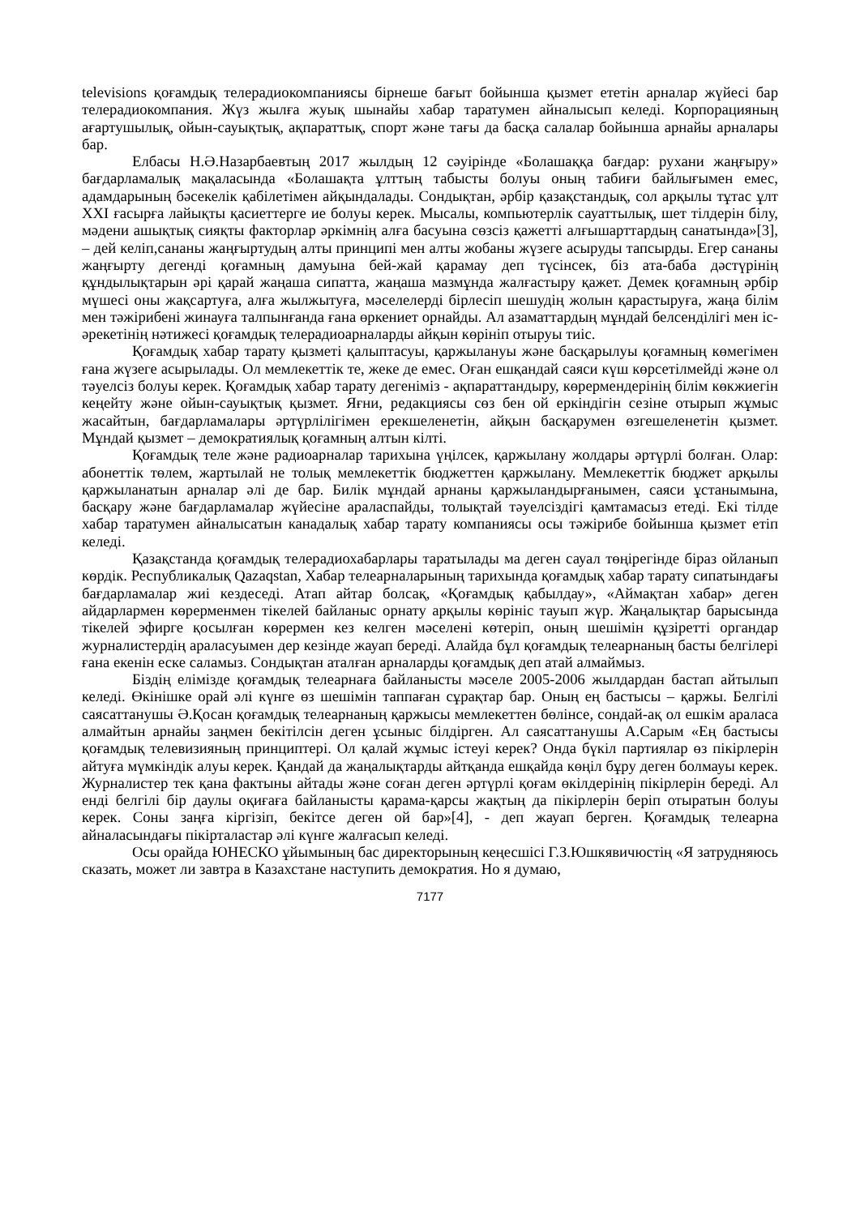televisions қоғамдық телерадиокомпаниясы бірнеше бағыт бойынша қызмет ететін арналар жүйесі бар телерадиокомпания. Жүз жылға жуық шынайы хабар таратумен айналысып келеді. Корпорацияның ағартушылық, ойын-сауықтық, ақпараттық, спорт және тағы да басқа салалар бойынша арнайы арналары бар.
Елбасы Н.Ә.Назарбаевтың 2017 жылдың 12 сәуірінде «Болашаққа бағдар: рухани жаңғыру» бағдарламалық мақаласында «Болашақта ұлттың табысты болуы оның табиғи байлығымен емес, адамдарының бәсекелік қабілетімен айқындалады. Сондықтан, әрбір қазақстандық, сол арқылы тұтас ұлт XXI ғасырға лайықты қасиеттерге ие болуы керек. Мысалы, компьютерлік сауаттылық, шет тілдерін білу, мәдени ашықтық сияқты факторлар әркімнің алға басуына сөзсіз қажетті алғышарттардың санатында»[3], – дей келіп,сананы жаңғыртудың алты принципі мен алты жобаны жүзеге асыруды тапсырды. Егер сананы жаңғырту дегенді қоғамның дамуына бей-жай қарамау деп түсінсек, біз ата-баба дәстүрінің құндылықтарын әрі қарай жаңаша сипатта, жаңаша мазмұнда жалғастыру қажет. Демек қоғамның әрбір мүшесі оны жақсартуға, алға жылжытуға, мәселелерді бірлесіп шешудің жолын қарастыруға, жаңа білім мен тәжірибені жинауға талпынғанда ғана өркениет орнайды. Ал азаматтардың мұндай белсенділігі мен іс-әрекетінің нәтижесі қоғамдық телерадиоарналарды айқын көрініп отыруы тиіс.
Қоғамдық хабар тарату қызметі қалыптасуы, қаржылануы және басқарылуы қоғамның көмегімен ғана жүзеге асырылады. Ол мемлекеттік те, жеке де емес. Оған ешқандай саяси күш көрсетілмейді және ол тәуелсіз болуы керек. Қоғамдық хабар тарату дегеніміз - ақпараттандыру, көрермендерінің білім көкжиегін кеңейту және ойын-сауықтық қызмет. Яғни, редакциясы сөз бен ой еркіндігін сезіне отырып жұмыс жасайтын, бағдарламалары әртүрлілігімен ерекшеленетін, айқын басқарумен өзгешеленетін қызмет. Мұндай қызмет – демократиялық қоғамның алтын кілті.
Қоғамдық теле және радиоарналар тарихына үңілсек, қаржылану жолдары әртүрлі болған. Олар: абонеттік төлем, жартылай не толық мемлекеттік бюджеттен қаржылану. Мемлекеттік бюджет арқылы қаржыланатын арналар әлі де бар. Билік мұндай арнаны қаржыландырғанымен, саяси ұстанымына, басқару және бағдарламалар жүйесіне араласпайды, толықтай тәуелсіздігі қамтамасыз етеді. Екі тілде хабар таратумен айналысатын канадалық хабар тарату компаниясы осы тәжірибе бойынша қызмет етіп келеді.
Қазақстанда қоғамдық телерадиохабарлары таратылады ма деген сауал төңірегінде біраз ойланып көрдік. Республикалық Qazaqstan, Хабар телеарналарының тарихында қоғамдық хабар тарату сипатындағы бағдарламалар жиі кездеседі. Атап айтар болсақ, «Қоғамдық қабылдау», «Аймақтан хабар» деген айдарлармен көрерменмен тікелей байланыс орнату арқылы көрініс тауып жүр. Жаңалықтар барысында тікелей эфирге қосылған көрермен кез келген мәселені көтеріп, оның шешімін құзіретті органдар журналистердің араласуымен дер кезінде жауап береді. Алайда бұл қоғамдық телеарнаның басты белгілері ғана екенін еске саламыз. Сондықтан аталған арналарды қоғамдық деп атай алмаймыз.
Біздің елімізде қоғамдық телеарнаға байланысты мәселе 2005-2006 жылдардан бастап айтылып келеді. Өкінішке орай әлі күнге өз шешімін таппаған сұрақтар бар. Оның ең бастысы – қаржы. Белгілі саясаттанушы Ә.Қосан қоғамдық телеарнаның қаржысы мемлекеттен бөлінсе, сондай-ақ ол ешкім араласа алмайтын арнайы заңмен бекітілсін деген ұсыныс білдірген. Ал саясаттанушы А.Сарым «Ең бастысы қоғамдық телевизияның принциптері. Ол қалай жұмыс істеуі керек? Онда бүкіл партиялар өз пікірлерін айтуға мүмкіндік алуы керек. Қандай да жаңалықтарды айтқанда ешқайда көңіл бұру деген болмауы керек. Журналистер тек қана фактыны айтады және соған деген әртүрлі қоғам өкілдерінің пікірлерін береді. Ал енді белгілі бір даулы оқиғаға байланысты қарама-қарсы жақтың да пікірлерін беріп отыратын болуы керек. Соны заңға кіргізіп, бекітсе деген ой бар»[4], - деп жауап берген. Қоғамдық телеарна айналасындағы пікірталастар әлі күнге жалғасып келеді.
Осы орайда ЮНЕСКО ұйымының бас директорының кеңесшісі Г.З.Юшкявичюстің «Я затрудняюсь сказать, может ли завтра в Казахстане наступить демократия. Но я думаю,
7177